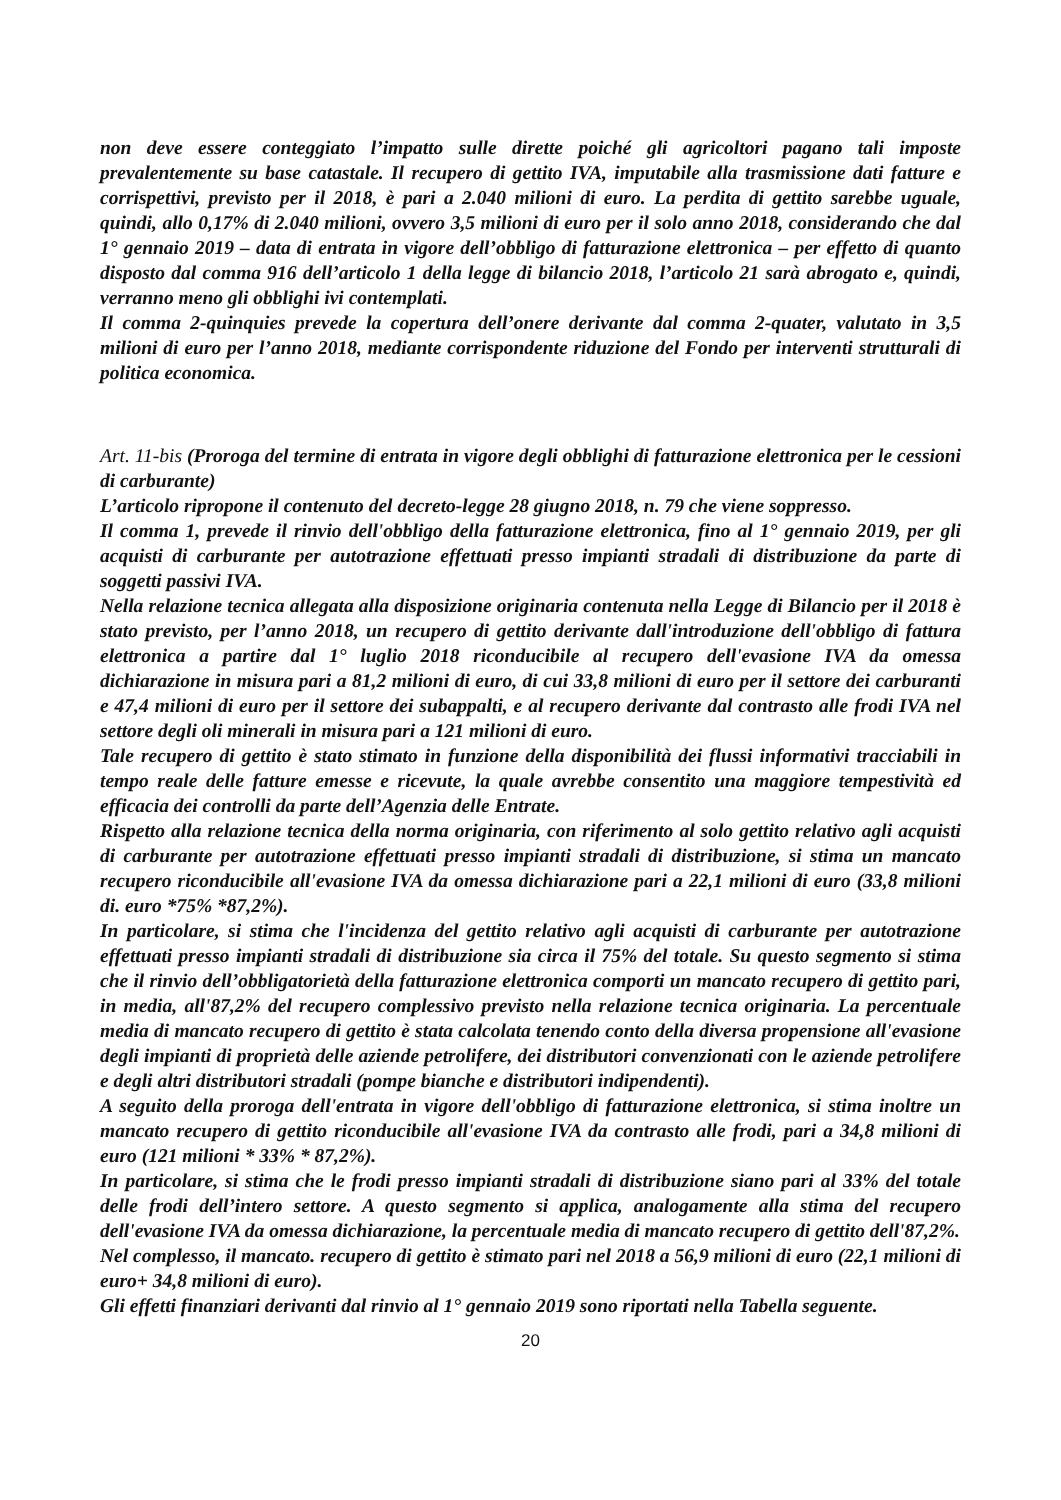non deve essere conteggiato l’impatto sulle dirette poiché gli agricoltori pagano tali imposte prevalentemente su base catastale. Il recupero di gettito IVA, imputabile alla trasmissione dati fatture e corrispettivi, previsto per il 2018, è pari a 2.040 milioni di euro. La perdita di gettito sarebbe uguale, quindi, allo 0,17% di 2.040 milioni, ovvero 3,5 milioni di euro per il solo anno 2018, considerando che dal 1° gennaio 2019 – data di entrata in vigore dell’obbligo di fatturazione elettronica – per effetto di quanto disposto dal comma 916 dell’articolo 1 della legge di bilancio 2018, l’articolo 21 sarà abrogato e, quindi, verranno meno gli obblighi ivi contemplati.
Il comma 2-quinquies prevede la copertura dell’onere derivante dal comma 2-quater, valutato in 3,5 milioni di euro per l’anno 2018, mediante corrispondente riduzione del Fondo per interventi strutturali di politica economica.
Art. 11-bis (Proroga del termine di entrata in vigore degli obblighi di fatturazione elettronica per le cessioni di carburante)
L’articolo ripropone il contenuto del decreto-legge 28 giugno 2018, n. 79 che viene soppresso.
Il comma 1, prevede il rinvio dell'obbligo della fatturazione elettronica, fino al 1° gennaio 2019, per gli acquisti di carburante per autotrazione effettuati presso impianti stradali di distribuzione da parte di soggetti passivi IVA.
Nella relazione tecnica allegata alla disposizione originaria contenuta nella Legge di Bilancio per il 2018 è stato previsto, per l’anno 2018, un recupero di gettito derivante dall'introduzione dell'obbligo di fattura elettronica a partire dal 1° luglio 2018 riconducibile al recupero dell'evasione IVA da omessa dichiarazione in misura pari a 81,2 milioni di euro, di cui 33,8 milioni di euro per il settore dei carburanti e 47,4 milioni di euro per il settore dei subappalti, e al recupero derivante dal contrasto alle frodi IVA nel settore degli oli minerali in misura pari a 121 milioni di euro.
Tale recupero di gettito è stato stimato in funzione della disponibilità dei flussi informativi tracciabili in tempo reale delle fatture emesse e ricevute, la quale avrebbe consentito una maggiore tempestività ed efficacia dei controlli da parte dell’Agenzia delle Entrate.
Rispetto alla relazione tecnica della norma originaria, con riferimento al solo gettito relativo agli acquisti di carburante per autotrazione effettuati presso impianti stradali di distribuzione, si stima un mancato recupero riconducibile all'evasione IVA da omessa dichiarazione pari a 22,1 milioni di euro (33,8 milioni di. euro *75% *87,2%).
In particolare, si stima che l'incidenza del gettito relativo agli acquisti di carburante per autotrazione effettuati presso impianti stradali di distribuzione sia circa il 75% del totale. Su questo segmento si stima che il rinvio dell’obbligatorietà della fatturazione elettronica comporti un mancato recupero di gettito pari, in media, all'87,2% del recupero complessivo previsto nella relazione tecnica originaria. La percentuale media di mancato recupero di gettito è stata calcolata tenendo conto della diversa propensione all'evasione degli impianti di proprietà delle aziende petrolifere, dei distributori convenzionati con le aziende petrolifere e degli altri distributori stradali (pompe bianche e distributori indipendenti).
A seguito della proroga dell'entrata in vigore dell'obbligo di fatturazione elettronica, si stima inoltre un mancato recupero di gettito riconducibile all'evasione IVA da contrasto alle frodi, pari a 34,8 milioni di euro (121 milioni * 33% * 87,2%).
In particolare, si stima che le frodi presso impianti stradali di distribuzione siano pari al 33% del totale delle frodi dell’intero settore. A questo segmento si applica, analogamente alla stima del recupero dell'evasione IVA da omessa dichiarazione, la percentuale media di mancato recupero di gettito dell'87,2%.
Nel complesso, il mancato. recupero di gettito è stimato pari nel 2018 a 56,9 milioni di euro (22,1 milioni di euro+ 34,8 milioni di euro).
Gli effetti finanziari derivanti dal rinvio al 1° gennaio 2019 sono riportati nella Tabella seguente.
20